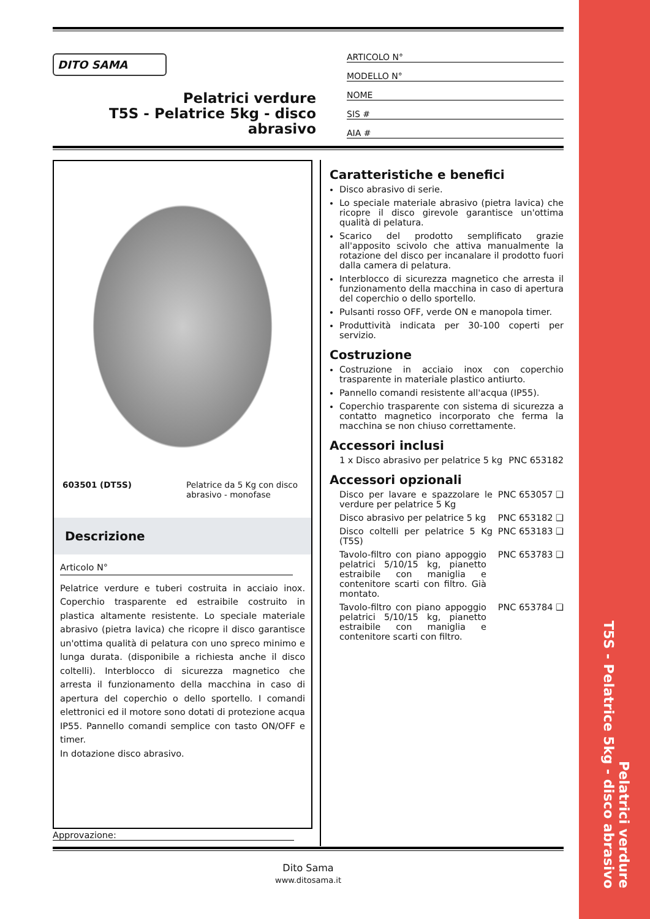Pelatrici verdure
T5S - Pelatrice 5kg - disco abrasivo
DITO SAMA
Pelatrici verdure
T5S - Pelatrice 5kg - disco
abrasivo
ARTICOLO N°
MODELLO N°
NOME
SIS #
AIA #
603501 (DT5S) Pelatrice da 5 Kg con disco abrasivo - monofase
Descrizione
Articolo N°
Pelatrice verdure e tuberi costruita in acciaio inox. Coperchio trasparente ed estraibile costruito in plastica altamente resistente. Lo speciale materiale abrasivo (pietra lavica) che ricopre il disco garantisce un'ottima qualità di pelatura con uno spreco minimo e lunga durata. (disponibile a richiesta anche il disco coltelli). Interblocco di sicurezza magnetico che arresta il funzionamento della macchina in caso di apertura del coperchio o dello sportello. I comandi elettronici ed il motore sono dotati di protezione acqua IP55. Pannello comandi semplice con tasto ON/OFF e timer.
In dotazione disco abrasivo.
Caratteristiche e benefici
Disco abrasivo di serie.
Lo speciale materiale abrasivo (pietra lavica) che ricopre il disco girevole garantisce un'ottima qualità di pelatura.
Scarico del prodotto semplificato grazie all'apposito scivolo che attiva manualmente la rotazione del disco per incanalare il prodotto fuori dalla camera di pelatura.
Interblocco di sicurezza magnetico che arresta il funzionamento della macchina in caso di apertura del coperchio o dello sportello.
Pulsanti rosso OFF, verde ON e manopola timer.
Produttività indicata per 30-100 coperti per servizio.
Costruzione
Costruzione in acciaio inox con coperchio trasparente in materiale plastico antiurto.
Pannello comandi resistente all'acqua (IP55).
Coperchio trasparente con sistema di sicurezza a contatto magnetico incorporato che ferma la macchina se non chiuso correttamente.
Accessori inclusi
1 x Disco abrasivo per pelatrice 5 kg PNC 653182
Accessori opzionali
Disco per lavare e spazzolare le verdure per pelatrice 5 Kg PNC 653057 ❑
Disco abrasivo per pelatrice 5 kg PNC 653182 ❑
Disco coltelli per pelatrice 5 Kg (T5S) PNC 653183 ❑
Tavolo-filtro con piano appoggio pelatrici 5/10/15 kg, pianetto estraibile con maniglia e contenitore scarti con filtro. Già montato. PNC 653783 ❑
Tavolo-filtro con piano appoggio pelatrici 5/10/15 kg, pianetto estraibile con maniglia e contenitore scarti con filtro. PNC 653784 ❑
Approvazione:
Dito Sama
www.ditosama.it